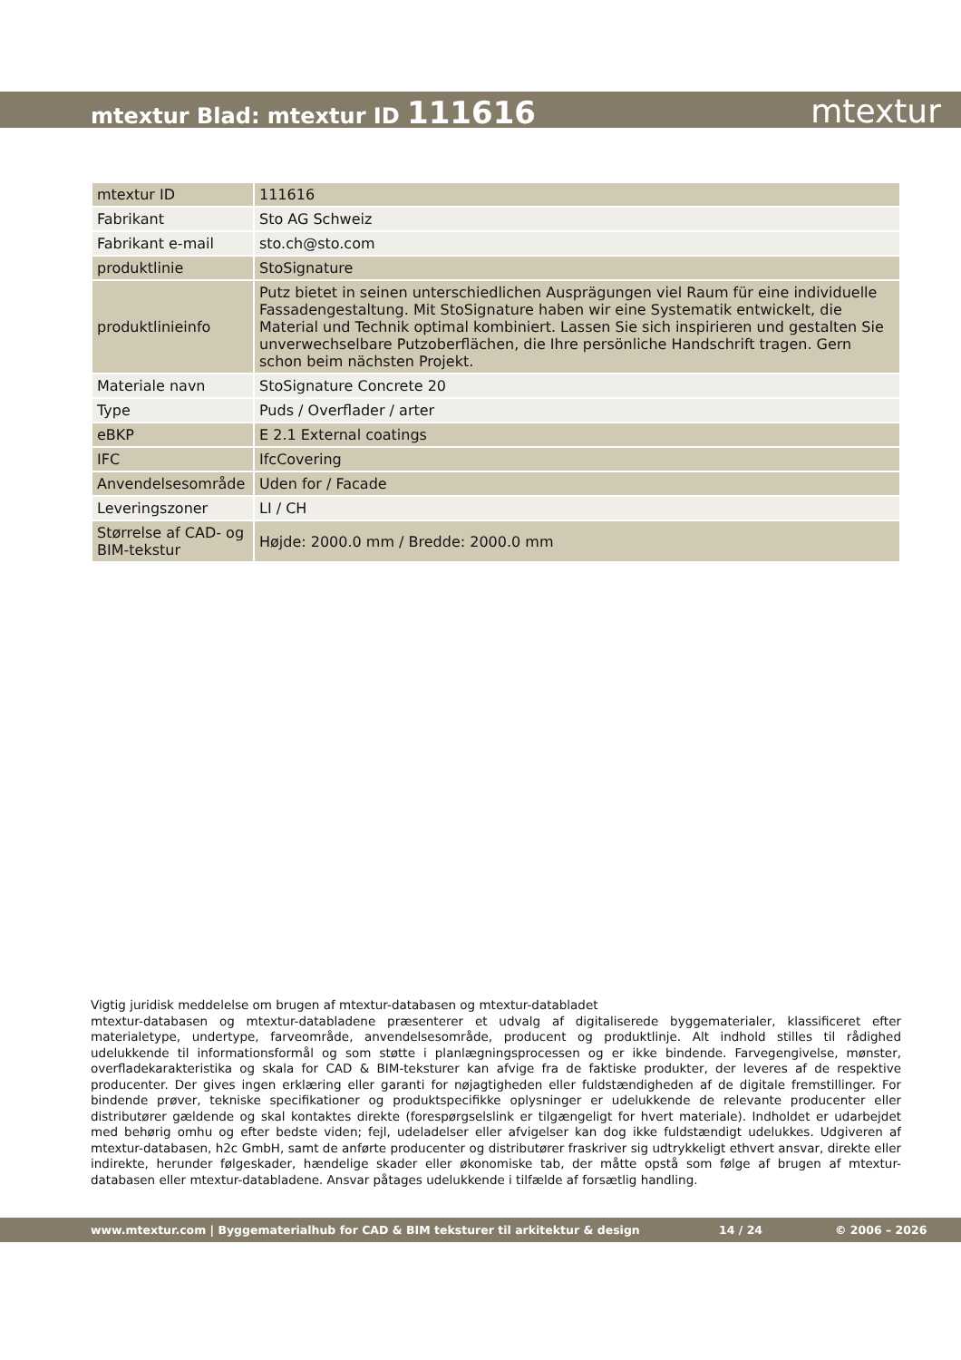mtextur Blad: mtextur ID 111616
mtextur
| mtextur ID | 111616 |
| Fabrikant | Sto AG Schweiz |
| Fabrikant e-mail | sto.ch@sto.com |
| produktlinie | StoSignature |
| produktlinieinfo | Putz bietet in seinen unterschiedlichen Ausprägungen viel Raum für eine individuelle Fassadengestaltung. Mit StoSignature haben wir eine Systematik entwickelt, die Material und Technik optimal kombiniert. Lassen Sie sich inspirieren und gestalten Sie unverwechselbare Putzoberflächen, die Ihre persönliche Handschrift tragen. Gern schon beim nächsten Projekt. |
| Materiale navn | StoSignature Concrete 20 |
| Type | Puds / Overflader / arter |
| eBKP | E 2.1 External coatings |
| IFC | IfcCovering |
| Anvendelsesområde | Uden for / Facade |
| Leveringszoner | LI / CH |
| Størrelse af CAD- og BIM-tekstur | Højde: 2000.0 mm / Bredde: 2000.0 mm |
Vigtig juridisk meddelelse om brugen af mtextur-databasen og mtextur-databladet
mtextur-databasen og mtextur-databladene præsenterer et udvalg af digitaliserede byggematerialer, klassificeret efter materialetype, undertype, farveområde, anvendelsesområde, producent og produktlinje. Alt indhold stilles til rådighed udelukkende til informationsformål og som støtte i planlægningsprocessen og er ikke bindende. Farvegengivelse, mønster, overfladekarakteristika og skala for CAD & BIM-teksturer kan afvige fra de faktiske produkter, der leveres af de respektive producenter. Der gives ingen erklæring eller garanti for nøjagtigheden eller fuldstændigheden af de digitale fremstillinger. For bindende prøver, tekniske specifikationer og produktspecifikke oplysninger er udelukkende de relevante producenter eller distributører gældende og skal kontaktes direkte (forespørgselslink er tilgængeligt for hvert materiale). Indholdet er udarbejdet med behørig omhu og efter bedste viden; fejl, udeladelser eller afvigelser kan dog ikke fuldstændigt udelukkes. Udgiveren af mtextur-databasen, h2c GmbH, samt de anførte producenter og distributører fraskriver sig udtrykkeligt ethvert ansvar, direkte eller indirekte, herunder følgeskader, hændelige skader eller økonomiske tab, der måtte opstå som følge af brugen af mtextur-databasen eller mtextur-databladene. Ansvar påtages udelukkende i tilfælde af forsætlig handling.
www.mtextur.com | Byggematerialhub for CAD & BIM teksturer til arkitektur & design 14 / 24 © 2006 – 2026